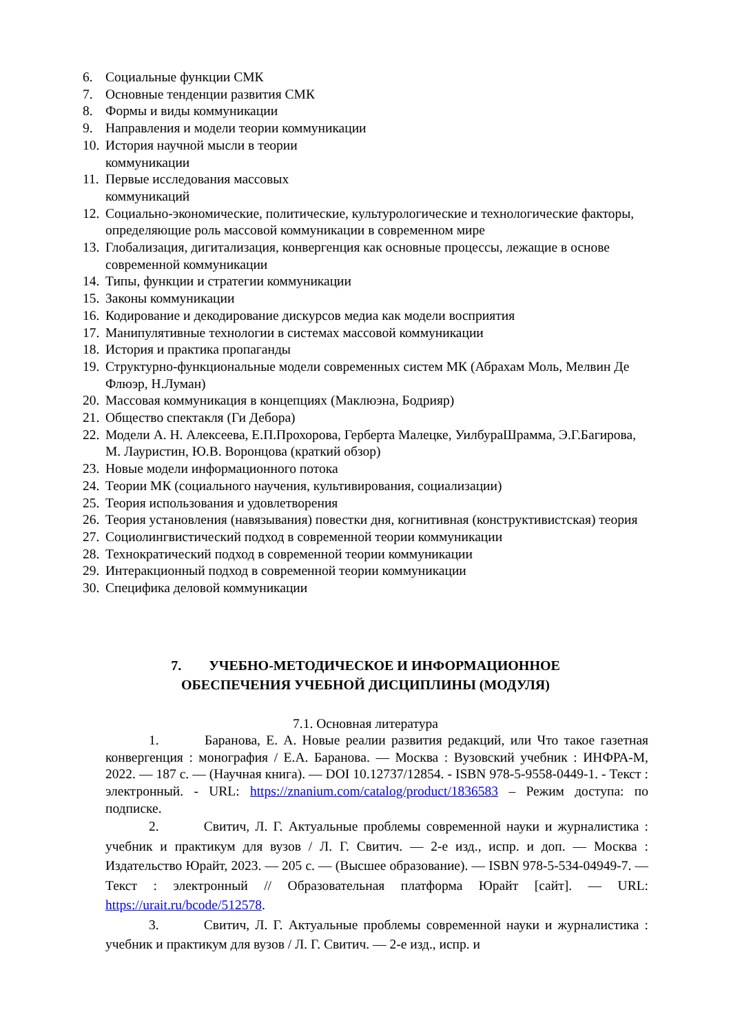6. Социальные функции СМК
7. Основные тенденции развития СМК
8. Формы и виды коммуникации
9. Направления и модели теории коммуникации
10. История научной мысли в теории
коммуникации
11. Первые исследования массовых
коммуникаций
12. Социально-экономические, политические, культурологические и технологические факторы, определяющие роль массовой коммуникации в современном мире
13. Глобализация, дигитализация, конвергенция как основные процессы, лежащие в основе современной коммуникации
14. Типы, функции и стратегии коммуникации
15. Законы коммуникации
16. Кодирование и декодирование дискурсов медиа как модели восприятия
17. Манипулятивные технологии в системах массовой коммуникации
18. История и практика пропаганды
19. Структурно-функциональные модели современных систем МК (Абрахам Моль, Мелвин Де Флюэр, Н.Луман)
20. Массовая коммуникация в концепциях (Маклюэна, Бодрияр)
21. Общество спектакля (Ги Дебора)
22. Модели А. Н. Алексеева, Е.П.Прохорова, Герберта Малецке, УилбураШрамма, Э.Г.Багирова, М. Лауристин, Ю.В. Воронцова (краткий обзор)
23. Новые модели информационного потока
24. Теории МК (социального научения, культивирования, социализации)
25. Теория использования и удовлетворения
26. Теория установления (навязывания) повестки дня, когнитивная (конструктивистская) теория
27. Социолингвистический подход в современной теории коммуникации
28. Технократический подход в современной теории коммуникации
29. Интеракционный подход в современной теории коммуникации
30. Специфика деловой коммуникации
7. УЧЕБНО-МЕТОДИЧЕСКОЕ И ИНФОРМАЦИОННОЕ
ОБЕСПЕЧЕНИЯ УЧЕБНОЙ ДИСЦИПЛИНЫ (МОДУЛЯ)
7.1. Основная литература
1. Баранова, Е. А. Новые реалии развития редакций, или Что такое газетная конвергенция : монография / Е.А. Баранова. — Москва : Вузовский учебник : ИНФРА-М, 2022. — 187 с. — (Научная книга). — DOI 10.12737/12854. - ISBN 978-5-9558-0449-1. - Текст : электронный. - URL: https://znanium.com/catalog/product/1836583 – Режим доступа: по подписке.
2. Свитич, Л. Г. Актуальные проблемы современной науки и журналистика : учебник и практикум для вузов / Л. Г. Свитич. — 2-е изд., испр. и доп. — Москва : Издательство Юрайт, 2023. — 205 с. — (Высшее образование). — ISBN 978-5-534-04949-7. — Текст : электронный // Образовательная платформа Юрайт [сайт]. — URL: https://urait.ru/bcode/512578.
3. Свитич, Л. Г. Актуальные проблемы современной науки и журналистика : учебник и практикум для вузов / Л. Г. Свитич. — 2-е изд., испр. и